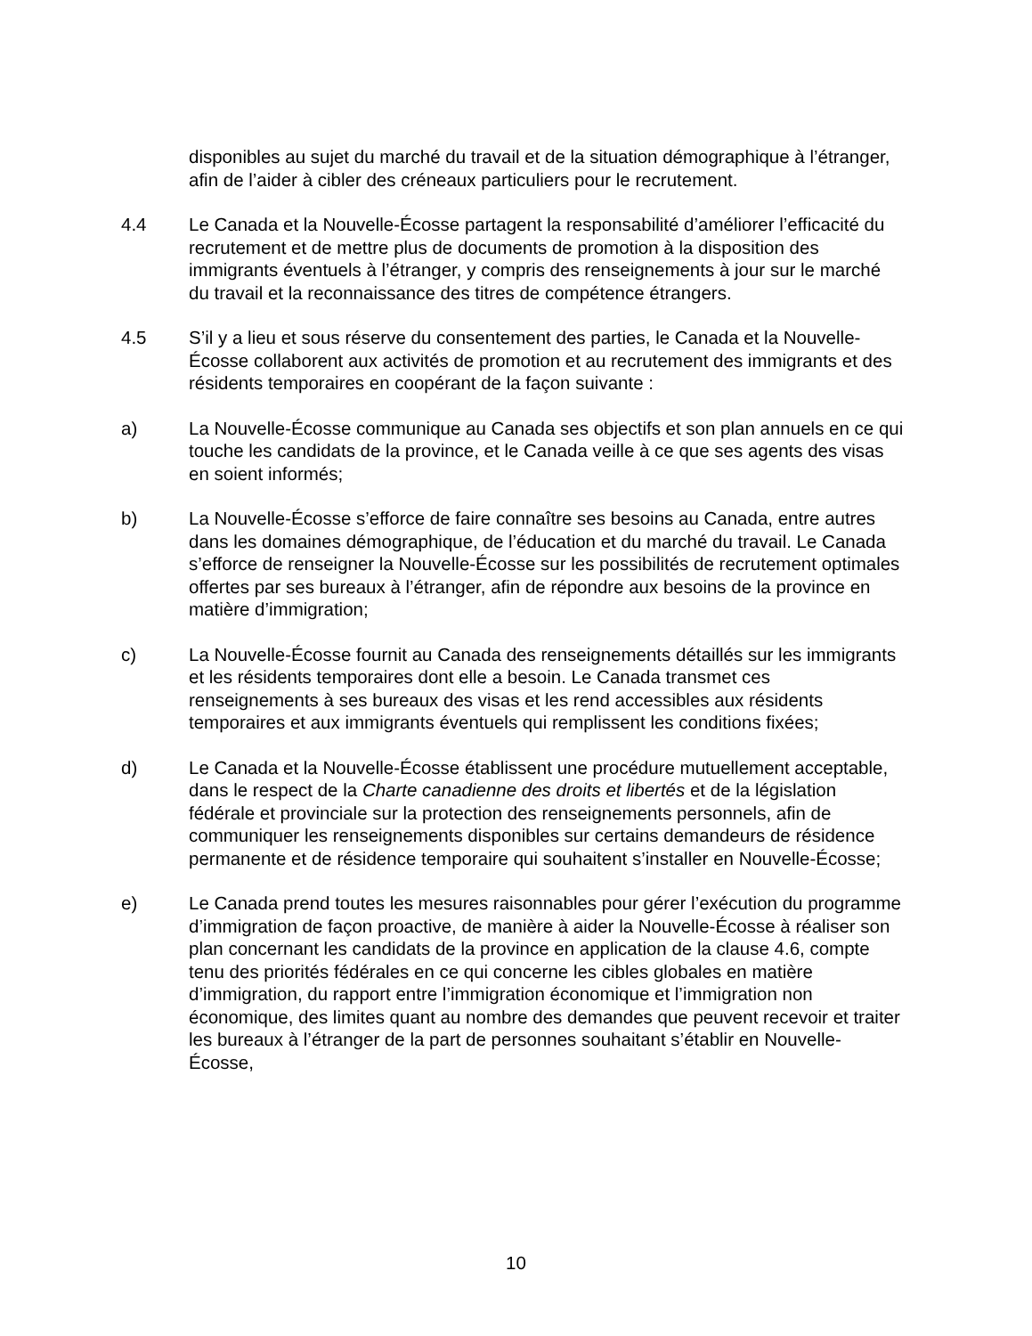disponibles au sujet du marché du travail et de la situation démographique à l’étranger, afin de l’aider à cibler des créneaux particuliers pour le recrutement.
4.4 Le Canada et la Nouvelle-Écosse partagent la responsabilité d’améliorer l’efficacité du recrutement et de mettre plus de documents de promotion à la disposition des immigrants éventuels à l’étranger, y compris des renseignements à jour sur le marché du travail et la reconnaissance des titres de compétence étrangers.
4.5 S’il y a lieu et sous réserve du consentement des parties, le Canada et la Nouvelle-Écosse collaborent aux activités de promotion et au recrutement des immigrants et des résidents temporaires en coopérant de la façon suivante :
a) La Nouvelle-Écosse communique au Canada ses objectifs et son plan annuels en ce qui touche les candidats de la province, et le Canada veille à ce que ses agents des visas en soient informés;
b) La Nouvelle-Écosse s’efforce de faire connaître ses besoins au Canada, entre autres dans les domaines démographique, de l’éducation et du marché du travail. Le Canada s’efforce de renseigner la Nouvelle-Écosse sur les possibilités de recrutement optimales offertes par ses bureaux à l’étranger, afin de répondre aux besoins de la province en matière d’immigration;
c) La Nouvelle-Écosse fournit au Canada des renseignements détaillés sur les immigrants et les résidents temporaires dont elle a besoin. Le Canada transmet ces renseignements à ses bureaux des visas et les rend accessibles aux résidents temporaires et aux immigrants éventuels qui remplissent les conditions fixées;
d) Le Canada et la Nouvelle-Écosse établissent une procédure mutuellement acceptable, dans le respect de la Charte canadienne des droits et libertés et de la législation fédérale et provinciale sur la protection des renseignements personnels, afin de communiquer les renseignements disponibles sur certains demandeurs de résidence permanente et de résidence temporaire qui souhaitent s’installer en Nouvelle-Écosse;
e) Le Canada prend toutes les mesures raisonnables pour gérer l’exécution du programme d’immigration de façon proactive, de manière à aider la Nouvelle-Écosse à réaliser son plan concernant les candidats de la province en application de la clause 4.6, compte tenu des priorités fédérales en ce qui concerne les cibles globales en matière d’immigration, du rapport entre l’immigration économique et l’immigration non économique, des limites quant au nombre des demandes que peuvent recevoir et traiter les bureaux à l’étranger de la part de personnes souhaitant s’établir en Nouvelle-Écosse,
10